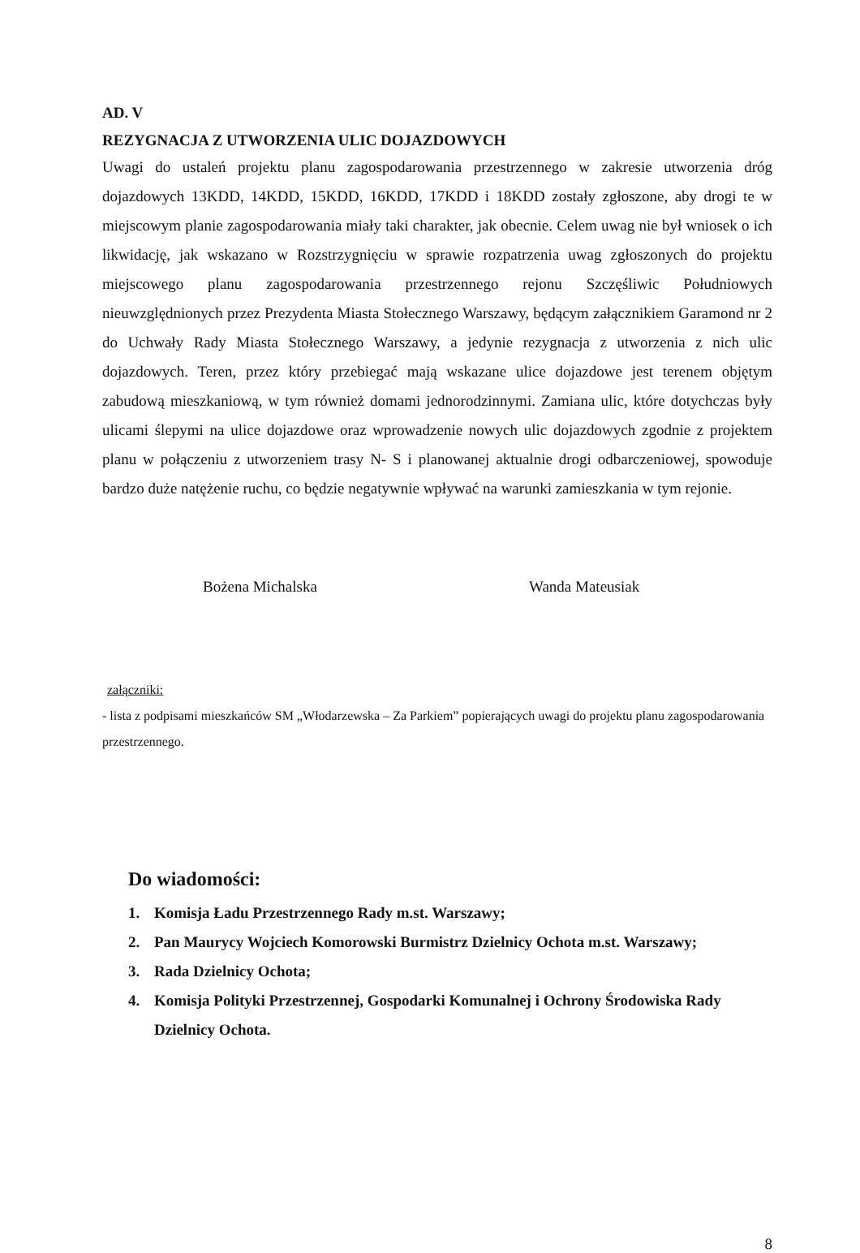AD. V
REZYGNACJA Z UTWORZENIA ULIC DOJAZDOWYCH
Uwagi do ustaleń projektu planu zagospodarowania przestrzennego w zakresie utworzenia dróg dojazdowych 13KDD, 14KDD, 15KDD, 16KDD, 17KDD i 18KDD zostały zgłoszone, aby drogi te w miejscowym planie zagospodarowania miały taki charakter, jak obecnie. Celem uwag nie był wniosek o ich likwidację, jak wskazano w Rozstrzygnięciu w sprawie rozpatrzenia uwag zgłoszonych do projektu miejscowego planu zagospodarowania przestrzennego rejonu Szczęśliwic Południowych nieuwzględnionych przez Prezydenta Miasta Stołecznego Warszawy, będącym załącznikiem Garamond nr 2 do Uchwały Rady Miasta Stołecznego Warszawy, a jedynie rezygnacja z utworzenia z nich ulic dojazdowych. Teren, przez który przebiegać mają wskazane ulice dojazdowe jest terenem objętym zabudową mieszkaniową, w tym również domami jednorodzinnymi. Zamiana ulic, które dotychczas były ulicami ślepymi na ulice dojazdowe oraz wprowadzenie nowych ulic dojazdowych zgodnie z projektem planu w połączeniu z utworzeniem trasy N- S i planowanej aktualnie drogi odbarczeniowej, spowoduje bardzo duże natężenie ruchu, co będzie negatywnie wpływać na warunki zamieszkania w tym rejonie.
Bożena Michalska Wanda Mateusiak
załączniki:
- lista z podpisami mieszkańców SM „Włodarzewska – Za Parkiem” popierających uwagi do projektu planu zagospodarowania przestrzennego.
Do wiadomości:
1. Komisja Ładu Przestrzennego Rady m.st. Warszawy;
2. Pan Maurycy Wojciech Komorowski Burmistrz Dzielnicy Ochota m.st. Warszawy;
3. Rada Dzielnicy Ochota;
4. Komisja Polityki Przestrzennej, Gospodarki Komunalnej i Ochrony Środowiska Rady Dzielnicy Ochota.
8